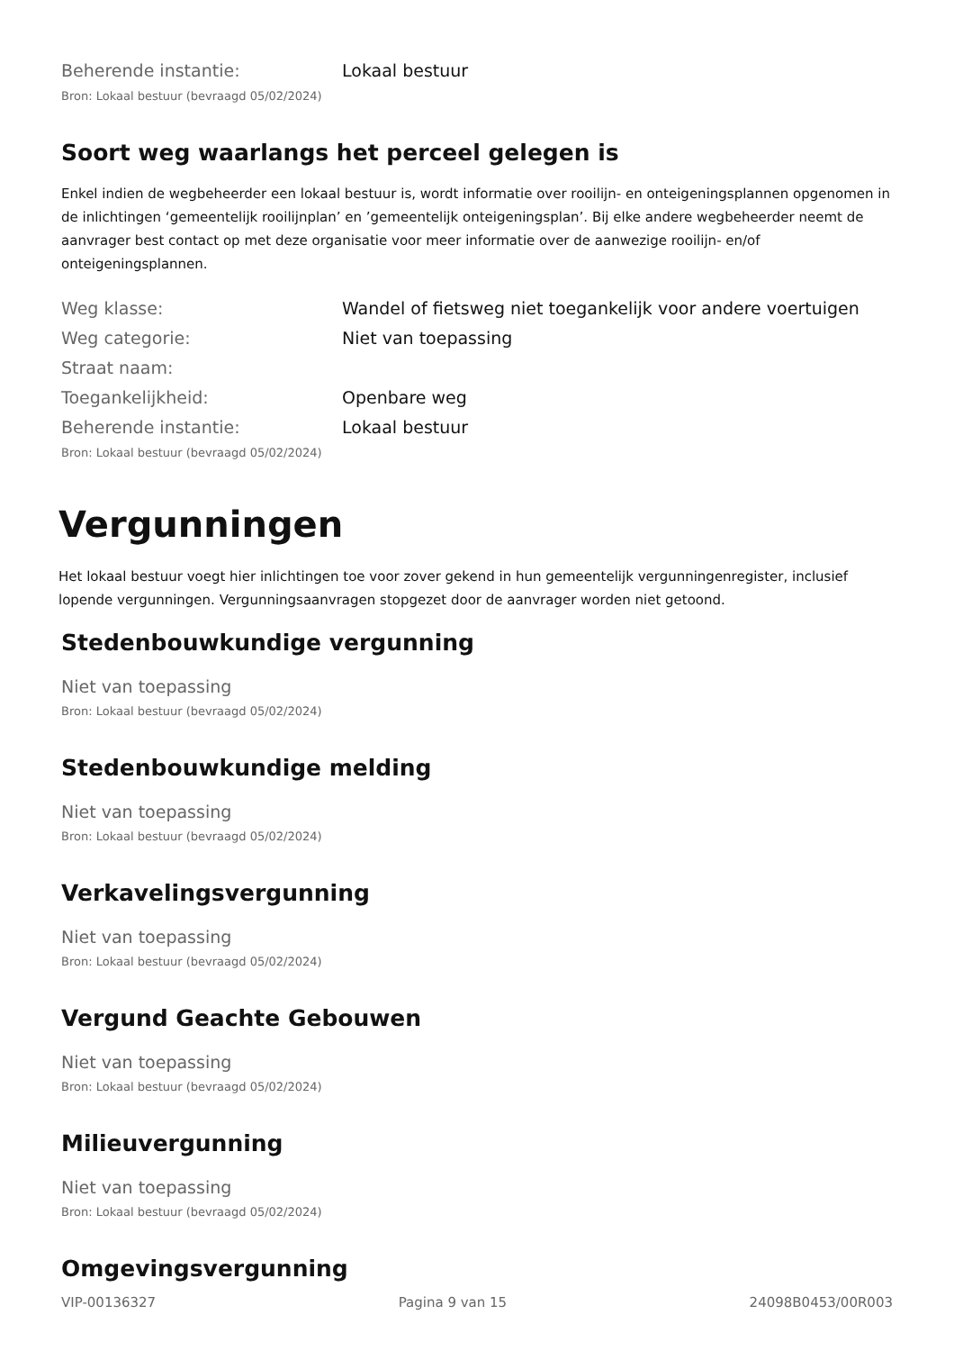Beherende instantie: Lokaal bestuur
Bron: Lokaal bestuur (bevraagd 05/02/2024)
Soort weg waarlangs het perceel gelegen is
Enkel indien de wegbeheerder een lokaal bestuur is, wordt informatie over rooilijn- en onteigeningsplannen opgenomen in de inlichtingen ‘gemeentelijk rooilijnplan’ en ’gemeentelijk onteigeningsplan’. Bij elke andere wegbeheerder neemt de aanvrager best contact op met deze organisatie voor meer informatie over de aanwezige rooilijn- en/of onteigeningsplannen.
Weg klasse: Wandel of fietsweg niet toegankelijk voor andere voertuigen
Weg categorie: Niet van toepassing
Straat naam:
Toegankelijkheid: Openbare weg
Beherende instantie: Lokaal bestuur
Bron: Lokaal bestuur (bevraagd 05/02/2024)
Vergunningen
Het lokaal bestuur voegt hier inlichtingen toe voor zover gekend in hun gemeentelijk vergunningenregister, inclusief lopende vergunningen. Vergunningsaanvragen stopgezet door de aanvrager worden niet getoond.
Stedenbouwkundige vergunning
Niet van toepassing
Bron: Lokaal bestuur (bevraagd 05/02/2024)
Stedenbouwkundige melding
Niet van toepassing
Bron: Lokaal bestuur (bevraagd 05/02/2024)
Verkavelingsvergunning
Niet van toepassing
Bron: Lokaal bestuur (bevraagd 05/02/2024)
Vergund Geachte Gebouwen
Niet van toepassing
Bron: Lokaal bestuur (bevraagd 05/02/2024)
Milieuvergunning
Niet van toepassing
Bron: Lokaal bestuur (bevraagd 05/02/2024)
Omgevingsvergunning
VIP-00136327 Pagina 9 van 15 24098B0453/00R003